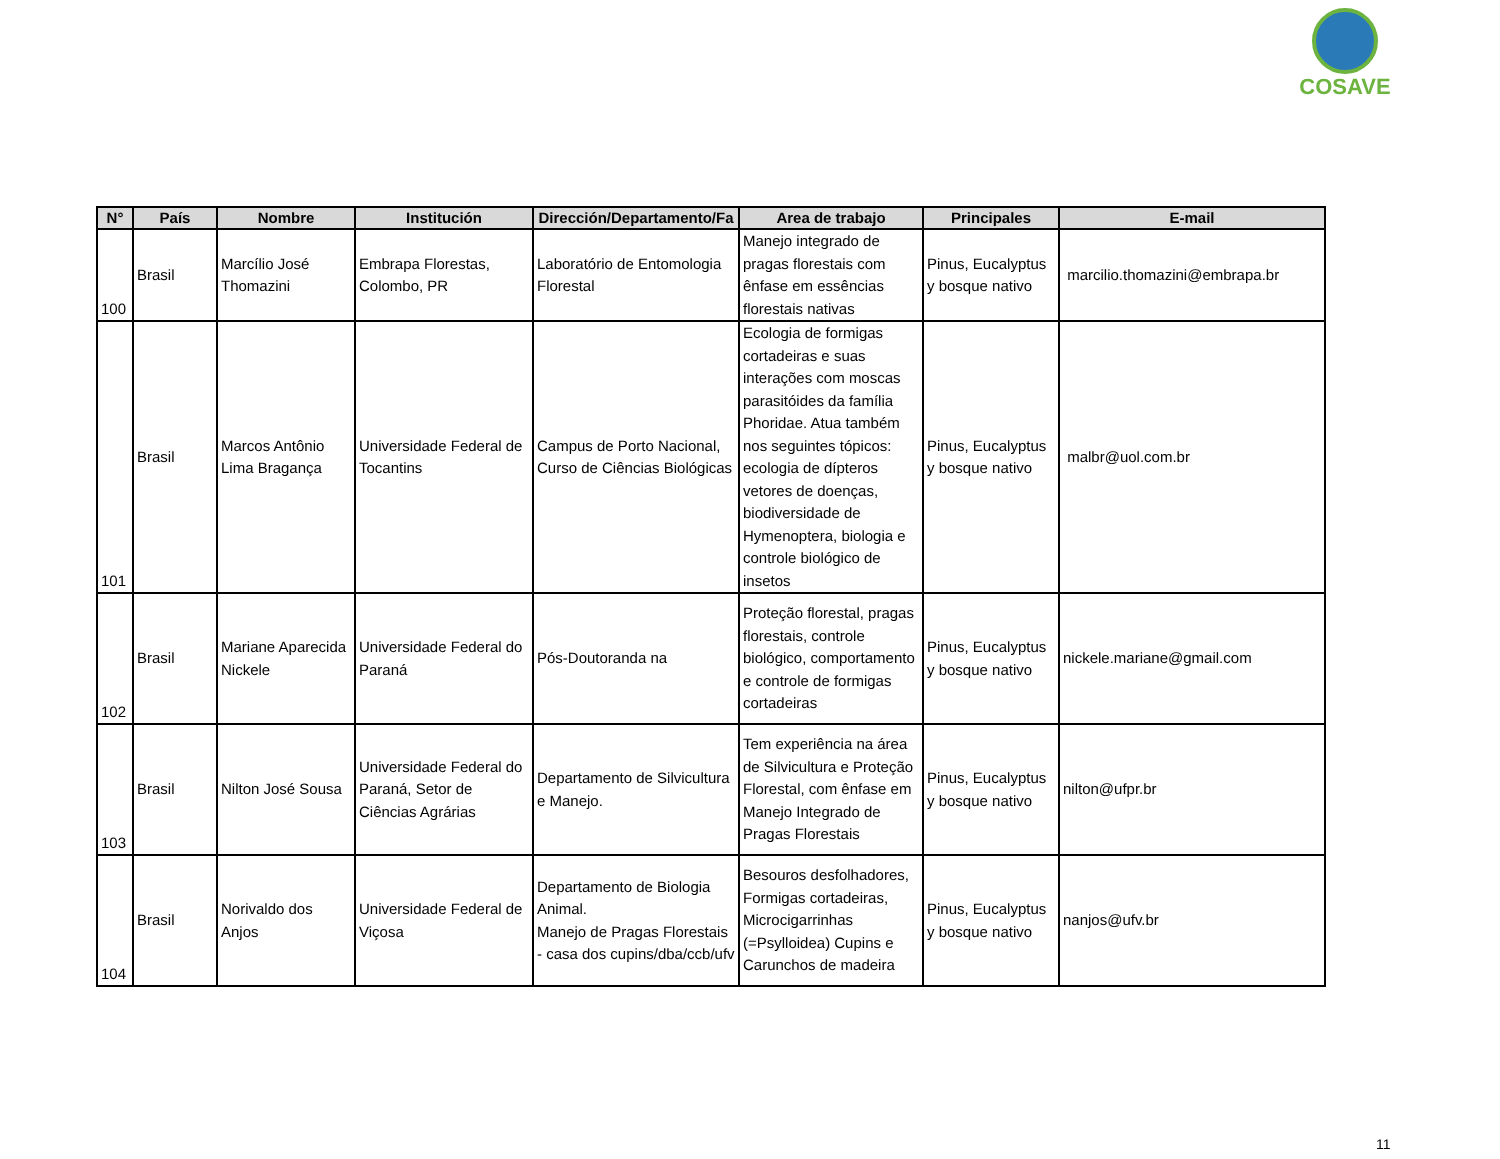COSAVE
| N° | País | Nombre | Institución | Dirección/Departamento/Fa | Area de trabajo | Principales | E-mail |
| --- | --- | --- | --- | --- | --- | --- | --- |
| 100 | Brasil | Marcílio José Thomazini | Embrapa Florestas, Colombo, PR | Laboratório de Entomologia Florestal | Manejo integrado de pragas florestais com ênfase em essências florestais nativas | Pinus, Eucalyptus y bosque nativo | marcilio.thomazini@embrapa.br |
| 101 | Brasil | Marcos Antônio Lima Bragança | Universidade Federal de Tocantins | Campus de Porto Nacional, Curso de Ciências Biológicas | Ecologia de formigas cortadeiras e suas interações com moscas parasitóides da família Phoridae. Atua também nos seguintes tópicos: ecologia de dípteros vetores de doenças, biodiversidade de Hymenoptera, biologia e controle biológico de insetos | Pinus, Eucalyptus y bosque nativo | malbr@uol.com.br |
| 102 | Brasil | Mariane Aparecida Nickele | Universidade Federal do Paraná | Pós-Doutoranda na | Proteção florestal, pragas florestais, controle biológico, comportamento e controle de formigas cortadeiras | Pinus, Eucalyptus y bosque nativo | nickele.mariane@gmail.com |
| 103 | Brasil | Nilton José Sousa | Universidade Federal do Paraná, Setor de Ciências Agrárias | Departamento de Silvicultura e Manejo. | Tem experiência na área de Silvicultura e Proteção Florestal, com ênfase em Manejo Integrado de Pragas Florestais | Pinus, Eucalyptus y bosque nativo | nilton@ufpr.br |
| 104 | Brasil | Norivaldo dos Anjos | Universidade Federal de Viçosa | Departamento de Biologia Animal. Manejo de Pragas Florestais - casa dos cupins/dba/ccb/ufv | Besouros desfolhadores, Formigas cortadeiras, Microcigarrinhas (=Psylloidea) Cupins e Carunchos de madeira | Pinus, Eucalyptus y bosque nativo | nanjos@ufv.br |
11